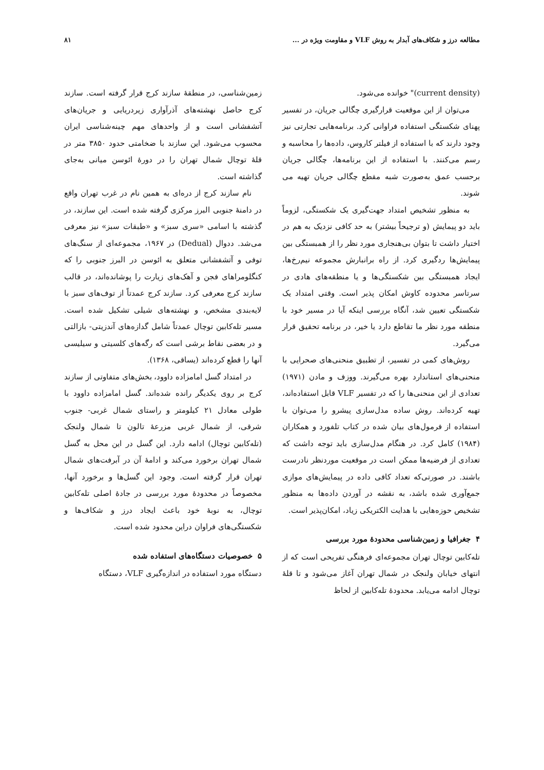مطالعه درز و شکاف‌های آبدار به روش VLF و مقاومت ویژه در ... ۸۱
(current density)" خوانده می‌شود.
می‌توان از این موقعیت قرارگیری چگالی جریان، در تفسیر پهنای شکستگی استفاده فراوانی کرد. برنامه‌هایی تجارتی نیز وجود دارند که با استفاده از فیلتر کاروس، داده‌ها را محاسبه و رسم می‌کنند. با استفاده از این برنامه‌ها، چگالی جریان برحسب عمق به‌صورت شبه مقطع چگالی جریان تهیه می شوند.
به منظور تشخیص امتداد جهت‌گیری یک شکستگی، لزوماً باید دو پیمایش (و ترجیحاً بیشتر) به حد کافی نزدیک به هم در اختیار داشت تا بتوان بی‌هنجاری مورد نظر را از همبستگی بین پیمایش‌ها ردگیری کرد. از راه برانبارش مجموعه نیم‌رخ‌ها، ایجاد همبستگی بین شکستگی‌ها و یا منطقه‌های هادی در سرتاسر محدوده کاوش امکان پذیر است. وقتی امتداد یک شکستگی تعیین شد، آنگاه بررسی اینکه آیا در مسیر خود با منطقه مورد نظر ما تقاطع دارد یا خیر، در برنامه تحقیق قرار می‌گیرد.
روش‌های کمی در تفسیر، از تطبیق منحنی‌های صحرایی با منحنی‌های استاندارد بهره می‌گیرند. ووزف و مادن (۱۹۷۱) تعدادی از این منحنی‌ها را که در تفسیر VLF قابل استفاده‌اند، تهیه کرده‌اند. روش ساده مدل‌سازی پیشرو را می‌توان با استفاده از فرمول‌های بیان شده در کتاب تلفورد و همکاران (۱۹۸۴) کامل کرد. در هنگام مدل‌سازی باید توجه داشت که تعدادی از فرضیه‌ها ممکن است در موقعیت موردنظر نادرست باشند. در صورتی‌که تعداد کافی داده در پیمایش‌های موازی جمع‌آوری شده باشد، به نقشه در آوردن داده‌ها به منظور تشخیص حوزه‌هایی با هدایت الکتریکی زیاد، امکان‌پذیر است.
۴ جغرافیا و زمین‌شناسی محدودهٔ مورد بررسی
تله‌کابین توچال تهران مجموعه‌ای فرهنگی تفریحی است که از انتهای خیابان ولنجک در شمال تهران آغاز می‌شود و تا قلهٔ توچال ادامه می‌یابد. محدودهٔ تله‌کابین از لحاظ
زمین‌شناسی، در منطقهٔ سازند کرج قرار گرفته است. سازند کرج حاصل نهشته‌های آذرآواری زیردریایی و جریان‌های آتشفشانی است و از واحدهای مهم چینه‌شناسی ایران محسوب می‌شود. این سازند با ضخامتی حدود ۳۸۵۰ متر در قلهٔ توچال شمال تهران را در دورهٔ ائوسن میانی به‌جای گذاشته است.
نام سازند کرج از دره‌ای به همین نام در غرب تهران واقع در دامنهٔ جنوبی البرز مرکزی گرفته شده است. این سازند، در گذشته با اسامی «سری سبز» و «طبقات سبز» نیز معرفی می‌شد. ددوال (Dedual) در ۱۹۶۷، مجموعه‌ای از سنگ‌های توفی و آتشفشانی متعلق به ائوسن در البرز جنوبی را که کنگلومراهای فجن و آهک‌های زیارت را پوشانده‌اند، در قالب سازند کرج معرفی کرد. سازند کرج عمدتاً از توف‌های سبز با لایه‌بندی مشخص، و نهشته‌های شیلی تشکیل شده است. مسیر تله‌کابین توچال عمدتاً شامل گدازه‌های آندزیتی- بازالتی و در بعضی نقاط برشی است که رگه‌های کلسیتی و سیلیسی آنها را قطع کرده‌اند (یساقی، ۱۳۶۸).
در امتداد گسل امامزاده داوود، بخش‌های متفاوتی از سازند کرج بر روی یکدیگر رانده شده‌اند. گسل امامزاده داوود با طولی معادل ۲۱ کیلومتر و راستای شمال غربی- جنوب شرقی، از شمال غربی مزرعهٔ تالون تا شمال ولنجک (تله‌کابین توچال) ادامه دارد. این گسل در این محل به گسل شمال تهران برخورد می‌کند و ادامهٔ آن در آبرفت‌های شمال تهران قرار گرفته است. وجود این گسل‌ها و برخورد آنها، مخصوصاً در محدودهٔ مورد بررسی در جادهٔ اصلی تله‌کابین توچال، به نوبهٔ خود باعث ایجاد درز و شکاف‌ها و شکستگی‌های فراوان دراین محدود شده است.
۵ خصوصیات دستگاه‌های استفاده شده
دستگاه مورد استفاده در اندازه‌گیری VLF، دستگاه